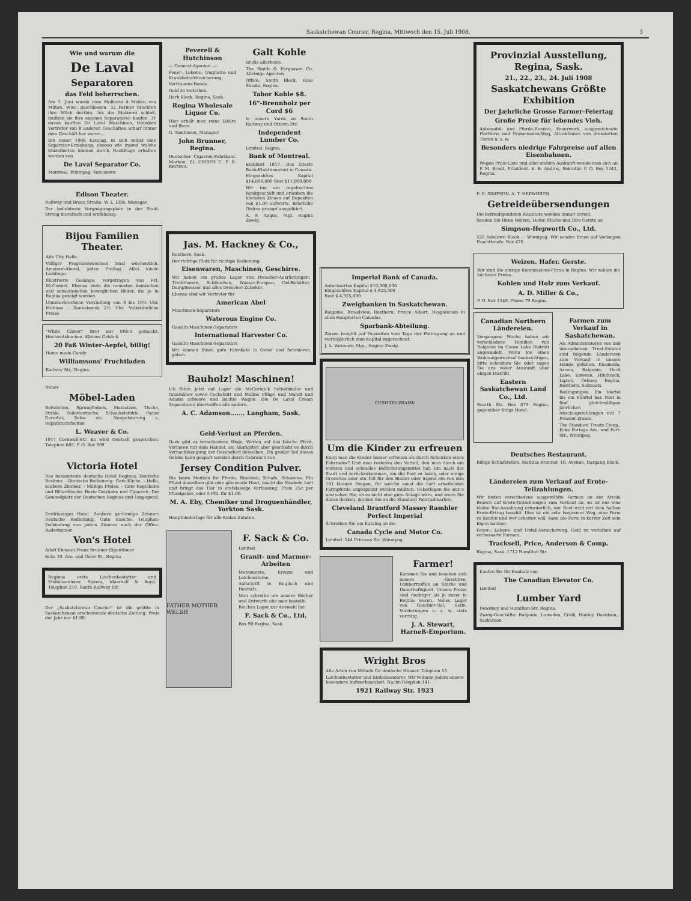Saskatchewan Courier, Regina, Mittwoch den 15. Juli 1908. 3
Wie und warum die
De Laval
Separatoren
das Feld beherrschen.
Am 1. Juni wurde eine Molkerei 4 Meilen von Milton, Wisc. geschlossen. 32 Farmer brachten ihre Milch dorthin. Als die Molkerei schloß, mußten sie ihre eigenen Separatoren kaufen. 31 davon kauften De Laval Maschinen, trotzdem Vertreter von 8 anderen Geschäften scharf hinter dem Geschäft her waren...
Ein neuer 1908 Katalog, in sich selbst eine Separator-Erziehung, ebenso wie irgend welche Einzelheiten können durch Nachfrage erhalten werden von
De Laval Separator Co.
Montreal. Winnipeg. Vancouver.
Edison Theater.
Railway und Broad Straße. W. L. Ellis, Manager.
Der beliebteste Vergnügungsplatz in der Stadt. Streng moralisch und erstklassig.
Bijou Familien Theater.
Alte City Halle.
Völliger Programmwechsel 3mal wöchentlich. Amateur-Abend, jeden Freitag. Alles lokale Lieblinge.
Illustrierte Gesänge, vorgetragen von Frl. McConnel. Ebenso stets die neuesten komischen und sensationellen beweglichen Bilder, die je in Regina gezeigt wurden.
Ununterbrochene Vorstellung von 8 bis 10½ Uhr. Matinee - Sonnabends 2½ Uhr. Volkstümliche Preise.
"White Clover" Brot mit Milch gemacht. Hochzeitskuchen. Kleines Gebäck.
20 Faß Winter-Aepfel, billig!
Home made Candy.
Williamsons' Fruchtladen
Railway Str., Regina.
Neuer
Möbel-Laden
Bettstellen, Sprungfedern, Matratzen, Tische, Stühle, Toilettentische, Schaukelstühle, Parlor Garnitur, Sofas etc. Neupolsterung u. Reparaturarbeiten
L. Weaver & Co.
1917 Cornwall-Str. Es wird Deutsch gesprochen. Telephon 685. P. O. Box 909
Victoria Hotel
Das bekannteste deutsche Hotel Reginas. Deutsche Besitzer. - Deutsche Bedienung. Gute Küche. - Helle, saubere Zimmer. - Mäßige Preise. - Gute Kegelbahn und Billardtische. Beste Getränke und Cigarren. Der Sammelplatz der Deutschen Reginas und Umgegend.
Erstklassiges Hotel. Saubere geräumige Zimmer. Deutsche Bedienung. Gute Kueche. Telephon-Verbindung von jedem Zimmer nach der Office. Badezimmer.
Von's Hotel
Adolf Ehmsun Franz Brunner Eigentümer
Ecke 10. Ave. und Osler St., Regina
Reginas erste Leichenbestatter und Einbalsamierer. Speers, Marshall & Boyd. Telephon 219. South Railway Str.
Der „Saskatchewan Courier" ist die größte in Saskatchewan erscheinende deutsche Zeitung. Preis der Jahr nur $1.00.
Peverell & Hutchinson
— General-Agenten. —
Feuer-, Lebens-, Unglücks- und Krankheits-Versicherung.
Vertrauens-Bonds.
Geld zu verleihen.
Dark Block, Regina, Sask.
Regina Wholesale Liquor Co.
Hier erhält man reine Liköre und Biere.
G. Tomlinson, Manager.
John Brunner, Regina.
Deutscher Cigarren-Fabrikant. Marken: EL CRISPO C. P. R. REGINA.
Galt Kohle
ist die allerbeste.
The Smith & Fergusson Co. Alleinige Agenten.
Office: Smith Block, Rose Straße, Regina.
Tabor Kohle $8.
16"-Brennholz per Cord $6
in unsern Yards an South Railway und Ottawa Str.
Independent Lumber Co.
Limited. Regina.
Bank of Montreal.
Etabliert 1817. Das älteste Bank-Etablissement in Canada.
Eingezahltes Kapital $14,000,000 Rest $11,000,000
Wir tun ein regelrechtes Bankgeschäft und erlauben die höchsten Zinsen auf Depositen von $1.00 aufwärts. Briefliche Ordres prompt ausgeführt.
A. F. Angus, Mgr. Regina Zweig.
Jas. M. Hackney & Co.,
Rosthern, Sask.
Der richtige Platz für richtige Bedienung.
Eisenwaren, Maschinen, Geschirre.
Wir haben ein großes Lager von Drescher-Ausrüstungen: Treibriemen, Schläuchen, Wasser-Pumpen, Oel-Behälter, Dampfmesser und alles Drescher-Zubehör.
Ebenso sind wir Vertreter für
American Abel
Maschinen-Separators
Waterous Engine Co.
Gasolin-Maschinen-Separators
International Harvester Co.
Gasolin-Maschinen-Separators
Wir können Ihnen gute Fabrikate in Oelen und Schmieren geben.
Bauholz! Maschinen!
Ich führe jetzt auf Lager die McCormick Selbstbinder und Grasmäher sowie Cockshutt und Moline Pflüge und Mandt und Adams schwere und leichte Wagen. Die De Laval Cream Separatoren übertreffen alle andern.
A. C. Adamson....... Langham, Sask.
Geld-Verlust an Pferden.
Dazu gibt es verschiedene Wege; Wetten auf das falsche Pferd, Verlieren mit dem Handel, am häufigsten aber geschieht es durch Vernachlässigung der Gesundheit derselben. Ein großer Teil dieses Geldes kann gespart werden durch Gebrauch von
Jersey Condition Pulver.
Die beste Medizin für Pferde, Rindvieh, Schafe, Schweine. Ein Pfund desselben gibt eine glänzende Haut, macht die Muskeln hart und bringt das Tier in erstklassige Verfassung. Preis 25c per Pfundpaket, oder 5 Pfd. für $1.00.
M. A. Eby, Chemiker und Droguenhändler, Yorkton Sask.
Hauptniederlage für alle Kodak Zutaten.
FATHER MOTHER WELSH
F. Sack & Co.
Limited.
Granit- und Marmor-Arbeiten
Monumente, Kreuze und Leichensteine.
Aufschrift in Englisch und Deutsch.
Man schreibe um unsere Bücher und Entwürfe ehe man bestellt.
Reiches Lager zur Auswahl bei
F. Sack & Co., Ltd.
Box 98 Regina, Sask.
Imperial Bank of Canada.
Autorisiertes Kapital $10,000,000
Eingezahltes Kapital $ 4,925,000
Rest $ 4,925,000
Zweigbanken in Saskatchewan.
Balgonie, Broadview, Rosthern, Prince Albert. Desgleichen in allen Hauptorten Canadas.
Sparbank-Abteilung.
Zinsen bezahlt auf Depositen vom Tage der Eintragung an und vierteljährlich zum Kapital zugerechnet.
J. A. Wetmore, Mgr., Regina Zweig.
CUSHION FRAME
Um die Kinder zu erfreuen
Kann man die Kinder besser erfreuen als durch Schenken eines Fahrrades? Und man bedenke den Vorteil, den man durch ein leichtes und schnelles Beförderungsmittel hat, um nach der Stadt und zurückzukommen, um die Post zu holen, oder einige Groceries oder ein Teil für den Binder oder irgend ein von den 101 kleinen Dingen, für welche sonst die hart arbeitenden Farmpferde angespannt werden müßten. Ueberlegen Sie sich's und sehen Sie, ob es nicht eine gute Anlage wäre, und wenn Sie daran denken, denken Sie an die Standard Fahrradmarken.
Cleveland Brantford Massey Rambler Perfect Imperial
Schreiben Sie um Katalog an die
Canada Cycle and Motor Co.
Limited. 144 Princess Str. Winnipeg.
Farmer!
Kommen Sie und besehen sich unsere Geschirre. Unübertroffen an Stärke und Dauerhaftigkeit. Unsere Preise sind niedriger als je zuvor in Regina waren. Volles Lager von Geschirr-Oel, Seife, Verzierungen u. s. w. stets vorrätig.
J. A. Stewart, Harneß-Emporium.
Wright Bros
Alle Arten von Möbeln für deutsche Häuser. Telephon 53
Leichenbestatter und Einbalsamierer. Wir widmen jedem unsere besondere Aufmerksamkeit. Nacht-Telephon 141
1921 Railway Str. 1923
Provinzial Ausstellung, Regina, Sask.
21., 22., 23., 24. Juli 1908
Saskatchewans Größte Exhibition
Der Jæhrliche Grosse Farmer-Feiertag
Große Preise für lebendes Vieh.
Automobil- und Pferde-Rennen, Feuerwerk, ausgezeichnete Plattform und Promenaden-Weg, Attraktionen von dressierten Tieren u. s. w.
Besonders niedrige Fahrpreise auf allen Eisenbahnen.
Wegen Preis-Liste und aller andern Auskunft wende man sich an P. M. Bredt, Präsident. E. B. Andros, Sekretär. P. O. Box 1343, Regina.
F. G. SIMPSON. A. T. HEPWORTH.
Getreideübersendungen
Die befriedigendsten Resultate werden immer erzielt.
Senden Sie Ihren Weizen, Hafer, Flachs und Ihre Gerste an
Simpson-Hepworth Co., Ltd.
520 Ashdown Block . . Winnipeg. Wir senden Ihnen auf Verlangen Frachtbriefe. Box 470
Weizen. Hafer. Gerste.
Wir sind die einzige Kommissions-Firma in Regina. Wir zahlen die höchsten Preise.
Kohlen und Holz zum Verkauf.
A. D. Miller & Co.,
P. O. Box 1340, Phone 79 Regina.
Canadian Northern Ländereien.
Vergangene Woche haben wir verschiedene Familien von Balgonie im Goose Lake Distrikt angesiedelt. Wenn Sie einen Wohnungswechsel beabsichtigen, bitte schreiben Sie oder sagen Sie uns voller Auskunft über obigen Distrikt.
Eastern Saskatchewan Land Co., Ltd.
Scarth Str. Box 879 Regina, gegenüber Kings Hotel.
Farmen zum Verkauf in Saskatchewan.
Als Administratoren von und übergebenen Trust-Estates sind folgende Ländereien zum Verkauf in unsere Hände gefallen. Kisameda, Arcola, Balgonie, Duck Lake, Estevan, Hitchcock, Lipton, Orkney, Regina, Rosthern, Saltcoats.
Bedingungen: Ein Viertel bis ein Fünftel bar. Rest in fünf gleichmäßigen jährlichen Abschlagszahlungen mit 7 Prozent Zinsen.
The Standard Trusts Comp., Ecke Portage Ave. und Fort-Str., Winnipeg.
Deutsches Restaurant.
Billige Schlafstellen. Mathias Brunner, 10. Avenue, Dargang Block.
Ländereien zum Verkauf auf Ernte-Teilzahlungen.
Wir bieten verschiedene ausgewählte Farmen an der Arcola Branch auf Ernte-Teilzahlungen zum Verkauf an. Es ist nur eine kleine Bar-Anzahlung erforderlich, der Rest wird mit dem halben Ernte-Ertrag bezahlt. Dies ist ein sehr bequemer Weg, eine Farm zu kaufen und wer arbeiten will, kann die Farm in kurzer Zeit sein Eigen nennen.
Feuer-, Lebens- und Unfall-Versicherung. Geld zu verleihen auf verbesserte Farmen.
Tracksell, Price, Anderson & Comp.
Regina, Sask. 1712 Hamilton Str.
Kaufen Sie Ihr Bauholz von
The Canadian Elevator Co.
Limited
Lumber Yard
Dewdney und Hamilton-Str. Regina.
Zweig-Geschäfte: Balgonie, Lumsden, Craik, Hanley, Davidson, Saskatoon.